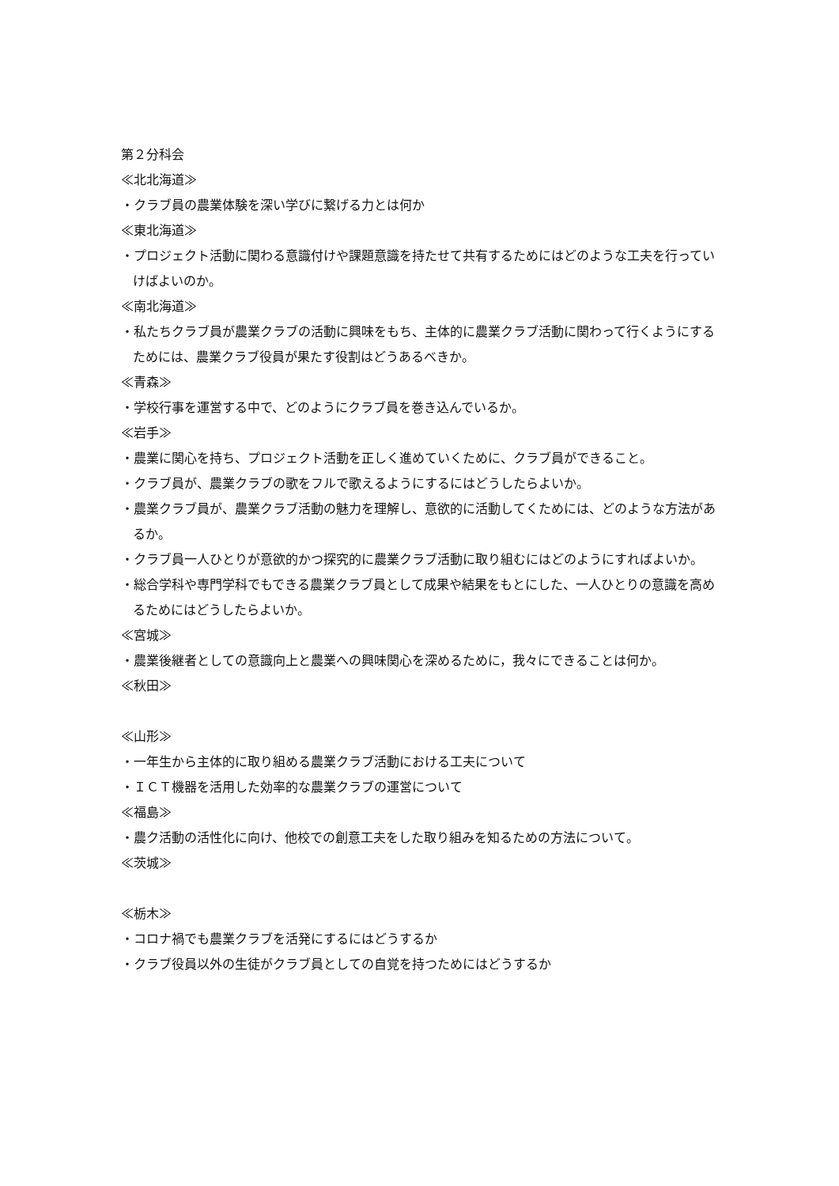第２分科会
≪北北海道≫
・クラブ員の農業体験を深い学びに繋げる力とは何か
≪東北海道≫
・プロジェクト活動に関わる意識付けや課題意識を持たせて共有するためにはどのような工夫を行っていけばよいのか。
≪南北海道≫
・私たちクラブ員が農業クラブの活動に興味をもち、主体的に農業クラブ活動に関わって行くようにするためには、農業クラブ役員が果たす役割はどうあるべきか。
≪青森≫
・学校行事を運営する中で、どのようにクラブ員を巻き込んでいるか。
≪岩手≫
・農業に関心を持ち、プロジェクト活動を正しく進めていくために、クラブ員ができること。
・クラブ員が、農業クラブの歌をフルで歌えるようにするにはどうしたらよいか。
・農業クラブ員が、農業クラブ活動の魅力を理解し、意欲的に活動してくためには、どのような方法があるか。
・クラブ員一人ひとりが意欲的かつ探究的に農業クラブ活動に取り組むにはどのようにすればよいか。
・総合学科や専門学科でもできる農業クラブ員として成果や結果をもとにした、一人ひとりの意識を高めるためにはどうしたらよいか。
≪宮城≫
・農業後継者としての意識向上と農業への興味関心を深めるために，我々にできることは何か。
≪秋田≫
≪山形≫
・一年生から主体的に取り組める農業クラブ活動における工夫について
・ＩＣＴ機器を活用した効率的な農業クラブの運営について
≪福島≫
・農ク活動の活性化に向け、他校での創意工夫をした取り組みを知るための方法について。
≪茨城≫
≪栃木≫
・コロナ禍でも農業クラブを活発にするにはどうするか
・クラブ役員以外の生徒がクラブ員としての自覚を持つためにはどうするか